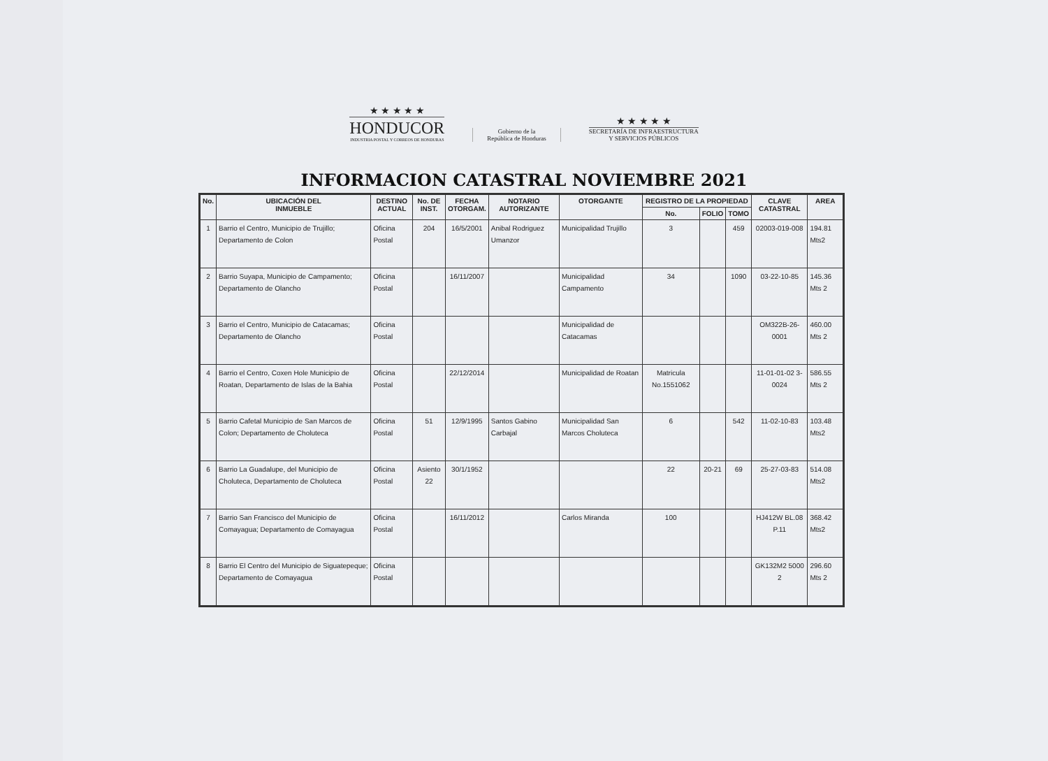★ ★ ★ ★ ★
HONDUCOR
INDUSTRIA POSTAL Y CORREOS DE HONDURAS
Gobierno de la
República de Honduras
★ ★ ★ ★ ★
SECRETARÍA DE INFRAESTRUCTURA
Y SERVICIOS PÚBLICOS
INFORMACION CATASTRAL NOVIEMBRE 2021
| No. | UBICACIÓN DEL INMUEBLE | DESTINO ACTUAL | No. DE INST. | FECHA OTORGAM. | NOTARIO AUTORIZANTE | OTORGANTE | REGISTRO DE LA PROPIEDAD | | | CLAVE CATASTRAL | AREA |
| --- | --- | --- | --- | --- | --- | --- | --- | --- | --- | --- | --- |
| | | | | | | | No. | FOLIO | TOMO | | |
| 1 | Barrio el Centro, Municipio de Trujillo; Departamento de Colon | Oficina Postal | 204 | 16/5/2001 | Anibal Rodriguez Umanzor | Municipalidad Trujillo | 3 | | 459 | 02003-019-008 | 194.81 Mts2 |
| 2 | Barrio Suyapa, Municipio de Campamento; Departamento de Olancho | Oficina Postal | | 16/11/2007 | | Municipalidad Campamento | 34 | | 1090 | 03-22-10-85 | 145.36 Mts 2 |
| 3 | Barrio el Centro, Municipio de Catacamas; Departamento de Olancho | Oficina Postal | | | | Municipalidad de Catacamas | | | | OM322B-26-0001 | 460.00 Mts 2 |
| 4 | Barrio el Centro, Coxen Hole Municipio de Roatan, Departamento de Islas de la Bahia | Oficina Postal | | 22/12/2014 | | Municipalidad de Roatan | Matricula No.1551062 | | | 11-01-01-02 3-0024 | 586.55 Mts 2 |
| 5 | Barrio Cafetal Municipio de San Marcos de Colon; Departamento de Choluteca | Oficina Postal | 51 | 12/9/1995 | Santos Gabino Carbajal | Municipalidad San Marcos Choluteca | 6 | | 542 | 11-02-10-83 | 103.48 Mts2 |
| 6 | Barrio La Guadalupe, del Municipio de Choluteca, Departamento de Choluteca | Oficina Postal | Asiento 22 | 30/1/1952 | | | 22 | 20-21 | 69 | 25-27-03-83 | 514.08 Mts2 |
| 7 | Barrio San Francisco del Municipio de Comayagua; Departamento de Comayagua | Oficina Postal | | 16/11/2012 | | Carlos Miranda | 100 | | | HJ412W BL.08 P.11 | 368.42 Mts2 |
| 8 | Barrio El Centro del Municipio de Siguatepeque; Departamento de Comayagua | Oficina Postal | | | | | | | | GK132M2 5000 2 | 296.60 Mts 2 |